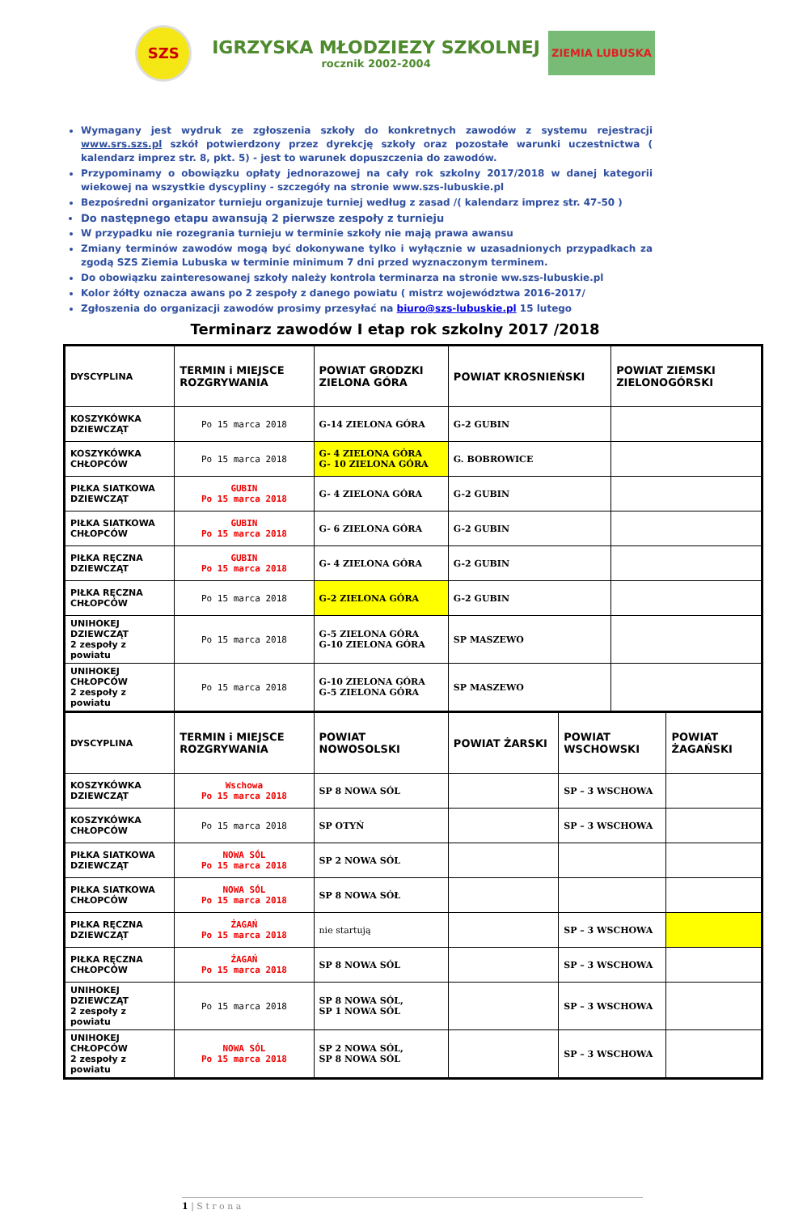SZS
IGRZYSKA MŁODZIEZY SZKOLNEJ
rocznik 2002-2004
ZIEMIA LUBUSKA
Wymagany jest wydruk ze zgłoszenia szkoły do konkretnych zawodów z systemu rejestracji www.srs.szs.pl szkół potwierdzony przez dyrekcję szkoły oraz pozostałe warunki uczestnictwa ( kalendarz imprez str. 8, pkt. 5) - jest to warunek dopuszczenia do zawodów.
Przypominamy o obowiązku opłaty jednorazowej na cały rok szkolny 2017/2018 w danej kategorii wiekowej na wszystkie dyscypliny - szczegóły na stronie www.szs-lubuskie.pl
Bezpośredni organizator turnieju organizuje turniej według z zasad /( kalendarz imprez str. 47-50 )
Do następnego etapu awansują 2 pierwsze zespoły z turnieju
W przypadku nie rozegrania turnieju w terminie szkoły nie mają prawa awansu
Zmiany terminów zawodów mogą być dokonywane tylko i wyłącznie w uzasadnionych przypadkach za zgodą SZS Ziemia Lubuska w terminie minimum 7 dni przed wyznaczonym terminem.
Do obowiązku zainteresowanej szkoły należy kontrola terminarza na stronie ww.szs-lubuskie.pl
Kolor żółty oznacza awans po 2 zespoły z danego powiatu ( mistrz województwa 2016-2017/
Zgłoszenia do organizacji zawodów prosimy przesyłać na biuro@szs-lubuskie.pl 15 lutego
Terminarz zawodów I etap rok szkolny 2017 /2018
| DYSCYPLINA | TERMIN i MIEJSCE ROZGRYWANIA | POWIAT GRODZKI ZIELONA GÓRA | POWIAT KROSNIEŃSKI | | POWIAT ZIEMSKI ZIELONOGÓRSKI | |
| --- | --- | --- | --- | --- | --- | --- |
| KOSZYKÓWKA DZIEWCZĄT | Po 15 marca 2018 | G-14 ZIELONA GÓRA | G-2 GUBIN | | | |
| KOSZYKÓWKA CHŁOPCÓW | Po 15 marca 2018 | G- 4 ZIELONA GÓRA G- 10 ZIELONA GÓRA | G. BOBROWICE | | | |
| PIŁKA SIATKOWA DZIEWCZĄT | GUBIN Po 15 marca 2018 | G- 4 ZIELONA GÓRA | G-2 GUBIN | | | |
| PIŁKA SIATKOWA CHŁOPCÓW | GUBIN Po 15 marca 2018 | G- 6 ZIELONA GÓRA | G-2 GUBIN | | | |
| PIŁKA RĘCZNA DZIEWCZĄT | GUBIN Po 15 marca 2018 | G- 4 ZIELONA GÓRA | G-2 GUBIN | | | |
| PIŁKA RĘCZNA CHŁOPCÓW | Po 15 marca 2018 | G-2 ZIELONA GÓRA | G-2 GUBIN | | | |
| UNIHOKEJ DZIEWCZĄT 2 zespoły z powiatu | Po 15 marca 2018 | G-5 ZIELONA GÓRA G-10 ZIELONA GÓRA | SP MASZEWO | | | |
| UNIHOKEJ CHŁOPCÓW 2 zespoły z powiatu | Po 15 marca 2018 | G-10 ZIELONA GÓRA G-5 ZIELONA GÓRA | SP MASZEWO | | | |
| DYSCYPLINA | TERMIN i MIEJSCE ROZGRYWANIA | POWIAT NOWOSOLSKI | POWIAT ŻARSKI | POWIAT WSCHOWSKI | | POWIAT ŻAGAŃSKI |
| KOSZYKÓWKA DZIEWCZĄT | Wschowa Po 15 marca 2018 | SP 8 NOWA SÓL | | SP – 3 WSCHOWA | | |
| KOSZYKÓWKA CHŁOPCÓW | Po 15 marca 2018 | SP OTYŃ | | SP – 3 WSCHOWA | | |
| PIŁKA SIATKOWA DZIEWCZĄT | NOWA SÓL Po 15 marca 2018 | SP 2 NOWA SÓL | | | | |
| PIŁKA SIATKOWA CHŁOPCÓW | NOWA SÓL Po 15 marca 2018 | SP 8 NOWA SÓŁ | | | | |
| PIŁKA RĘCZNA DZIEWCZĄT | ŻAGAŃ Po 15 marca 2018 | nie startują | | SP – 3 WSCHOWA | | |
| PIŁKA RĘCZNA CHŁOPCÓW | ŻAGAŃ Po 15 marca 2018 | SP 8 NOWA SÓL | | SP – 3 WSCHOWA | | |
| UNIHOKEJ DZIEWCZĄT 2 zespoły z powiatu | Po 15 marca 2018 | SP 8 NOWA SÓL, SP 1 NOWA SÓL | | SP – 3 WSCHOWA | | |
| UNIHOKEJ CHŁOPCÓW 2 zespoły z powiatu | NOWA SÓL Po 15 marca 2018 | SP 2 NOWA SÓL, SP 8 NOWA SÓL | | SP – 3 WSCHOWA | | |
1 | S t r o n a